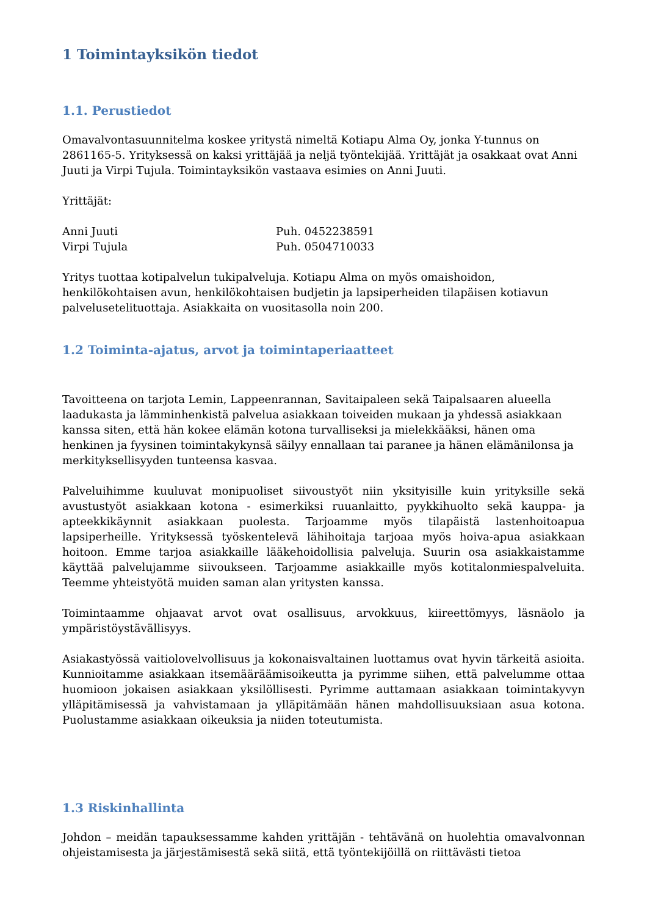1 Toimintayksikön tiedot
1.1. Perustiedot
Omavalvontasuunnitelma koskee yritystä nimeltä Kotiapu Alma Oy, jonka Y-tunnus on 2861165-5. Yrityksessä on kaksi yrittäjää ja neljä työntekijää. Yrittäjät ja osakkaat ovat Anni Juuti ja Virpi Tujula. Toimintayksikön vastaava esimies on Anni Juuti.
Yrittäjät:
Anni Juuti Puh. 0452238591
Virpi Tujula Puh. 0504710033
Yritys tuottaa kotipalvelun tukipalveluja. Kotiapu Alma on myös omaishoidon, henkilökohtaisen avun, henkilökohtaisen budjetin ja lapsiperheiden tilapäisen kotiavun palveluseteli­tuottaja. Asiakkaita on vuositasolla noin 200.
1.2 Toiminta-ajatus, arvot ja toimintaperiaatteet
Tavoitteena on tarjota Lemin, Lappeenrannan, Savitaipaleen sekä Taipalsaaren alueella laadukasta ja lämminhenkistä palvelua asiakkaan toiveiden mukaan ja yhdessä asiakkaan kanssa siten, että hän kokee elämän kotona turvalliseksi ja mielekkääksi, hänen oma henkinen ja fyysinen toimintakykynsä säilyy ennallaan tai paranee ja hänen elämänilonsa ja merkityksellisyyden tunteensa kasvaa.
Palveluihimme kuuluvat monipuoliset siivoustyöt niin yksityisille kuin yrityksille sekä avustustyöt asiakkaan kotona - esimerkiksi ruuanlaitto, pyykkihuolto sekä kauppa- ja apteekkikäynnit asiakkaan puolesta. Tarjoamme myös tilapäistä lastenhoitoapua lapsiperheille. Yrityksessä työskentelevä lähihoitaja tarjoaa myös hoiva-apua asiakkaan hoitoon. Emme tarjoa asiakkaille lääkehoidollisia palveluja. Suurin osa asiakkaistamme käyttää palvelujamme siivoukseen. Tarjoamme asiakkaille myös kotitalonmiespalveluita. Teemme yhteistyötä muiden saman alan yritysten kanssa.
Toimintaamme ohjaavat arvot ovat osallisuus, arvokkuus, kiireettömyys, läsnäolo ja ympäristöystävällisyys.
Asiakastyössä vaitiolovelvollisuus ja kokonaisvaltainen luottamus ovat hyvin tärkeitä asioita. Kunnioitamme asiakkaan itsemääräämisoikeutta ja pyrimme siihen, että palvelumme ottaa huomioon jokaisen asiakkaan yksilöllisesti. Pyrimme auttamaan asiakkaan toimintakyvyn ylläpitämisessä ja vahvistamaan ja ylläpitämään hänen mahdollisuuksiaan asua kotona. Puolustamme asiakkaan oikeuksia ja niiden toteutumista.
1.3 Riskinhallinta
Johdon – meidän tapauksessamme kahden yrittäjän - tehtävänä on huolehtia omavalvonnan ohjeistamisesta ja järjestämisestä sekä siitä, että työntekijöillä on riittävästi tietoa